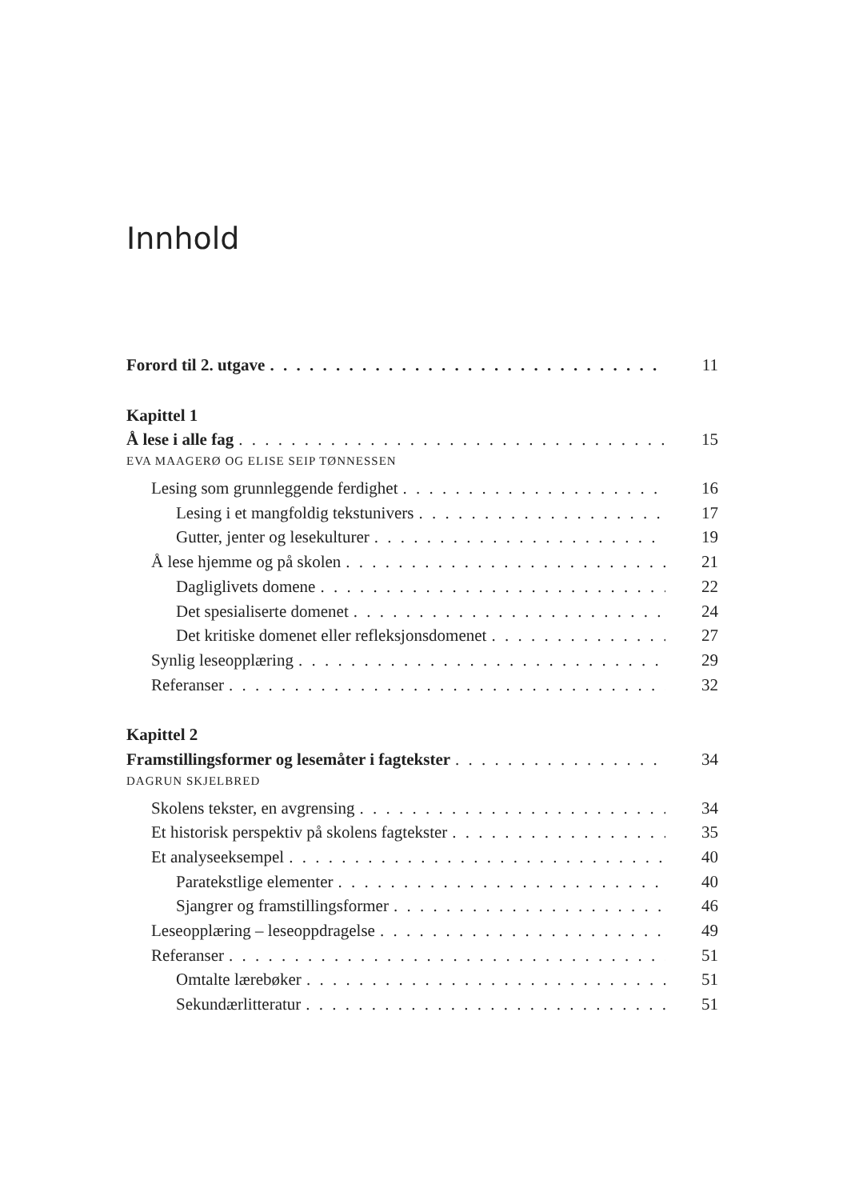Innhold
Forord til 2. utgave 11
Kapittel 1
Å lese i alle fag 15
EVA MAAGERØ OG ELISE SEIP TØNNESSEN
Lesing som grunnleggende ferdighet 16
Lesing i et mangfoldig tekstunivers 17
Gutter, jenter og lesekulturer 19
Å lese hjemme og på skolen 21
Dagliglivets domene 22
Det spesialiserte domenet 24
Det kritiske domenet eller refleksjonsdomenet 27
Synlig leseopplæring 29
Referanser 32
Kapittel 2
Framstillingsformer og lesemåter i fagtekster 34
DAGRUN SKJELBRED
Skolens tekster, en avgrensing 34
Et historisk perspektiv på skolens fagtekster 35
Et analyseeksempel 40
Paratekstlige elementer 40
Sjangrer og framstillingsformer 46
Leseopplæring – leseoppdragelse 49
Referanser 51
Omtalte lærebøker 51
Sekundærlitteratur 51